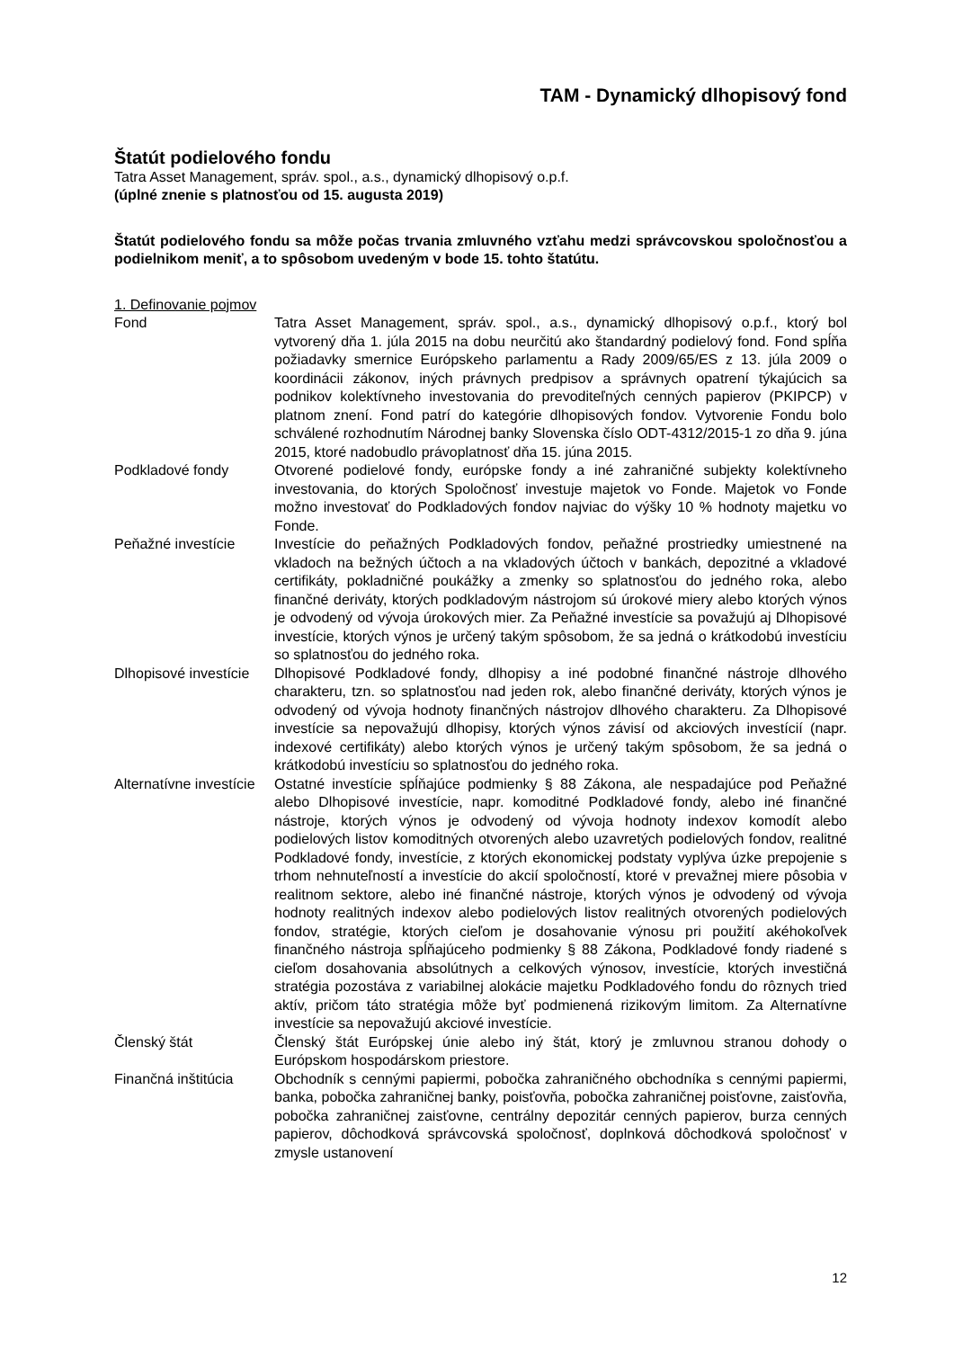TAM - Dynamický dlhopisový fond
Štatút podielového fondu
Tatra Asset Management, správ. spol., a.s., dynamický dlhopisový o.p.f.
(úplné znenie s platnosťou od 15. augusta 2019)
Štatút podielového fondu sa môže počas trvania zmluvného vzťahu medzi správcovskou spoločnosťou a podielnikom meniť, a to spôsobom uvedeným v bode 15. tohto štatútu.
1. Definovanie pojmov
Fond Tatra Asset Management, správ. spol., a.s., dynamický dlhopisový o.p.f., ktorý bol vytvorený dňa 1. júla 2015 na dobu neurčitú ako štandardný podielový fond. Fond spĺňa požiadavky smernice Európskeho parlamentu a Rady 2009/65/ES z 13. júla 2009 o koordinácii zákonov, iných právnych predpisov a správnych opatrení týkajúcich sa podnikov kolektívneho investovania do prevoditeľných cenných papierov (PKIPCP) v platnom znení. Fond patrí do kategórie dlhopisových fondov. Vytvorenie Fondu bolo schválené rozhodnutím Národnej banky Slovenska číslo ODT-4312/2015-1 zo dňa 9. júna 2015, ktoré nadobudlo právoplatnosť dňa 15. júna 2015.
Podkladové fondy Otvorené podielové fondy, európske fondy a iné zahraničné subjekty kolektívneho investovania, do ktorých Spoločnosť investuje majetok vo Fonde. Majetok vo Fonde možno investovať do Podkladových fondov najviac do výšky 10 % hodnoty majetku vo Fonde.
Peňažné investície Investície do peňažných Podkladových fondov, peňažné prostriedky umiestnené na vkladoch na bežných účtoch a na vkladových účtoch v bankách, depozitné a vkladové certifikáty, pokladničné poukážky a zmenky so splatnosťou do jedného roka, alebo finančné deriváty, ktorých podkladovým nástrojom sú úrokové miery alebo ktorých výnos je odvodený od vývoja úrokových mier. Za Peňažné investície sa považujú aj Dlhopisové investície, ktorých výnos je určený takým spôsobom, že sa jedná o krátkodobú investíciu so splatnosťou do jedného roka.
Dlhopisové investície
Dlhopisové Podkladové fondy, dlhopisy a iné podobné finančné nástroje dlhového charakteru, tzn. so splatnosťou nad jeden rok, alebo finančné deriváty, ktorých výnos je odvodený od vývoja hodnoty finančných nástrojov dlhového charakteru. Za Dlhopisové investície sa nepovažujú dlhopisy, ktorých výnos závisí od akciových investícií (napr. indexové certifikáty) alebo ktorých výnos je určený takým spôsobom, že sa jedná o krátkodobú investíciu so splatnosťou do jedného roka.
Alternatívne investície
Ostatné investície spĺňajúce podmienky § 88 Zákona, ale nespadajúce pod Peňažné alebo Dlhopisové investície, napr. komoditné Podkladové fondy, alebo iné finančné nástroje, ktorých výnos je odvodený od vývoja hodnoty indexov komodít alebo podielových listov komoditných otvorených alebo uzavretých podielových fondov, realitné Podkladové fondy, investície, z ktorých ekonomickej podstaty vyplýva úzke prepojenie s trhom nehnuteľností a investície do akcií spoločností, ktoré v prevažnej miere pôsobia v realitnom sektore, alebo iné finančné nástroje, ktorých výnos je odvodený od vývoja hodnoty realitných indexov alebo podielových listov realitných otvorených podielových fondov, stratégie, ktorých cieľom je dosahovanie výnosu pri použití akéhokoľvek finančného nástroja spĺňajúceho podmienky § 88 Zákona, Podkladové fondy riadené s cieľom dosahovania absolútnych a celkových výnosov, investície, ktorých investičná stratégia pozostáva z variabilnej alokácie majetku Podkladového fondu do rôznych tried aktív, pričom táto stratégia môže byť podmienená rizikovým limitom. Za Alternatívne investície sa nepovažujú akciové investície.
Členský štát Členský štát Európskej únie alebo iný štát, ktorý je zmluvnou stranou dohody o Európskom hospodárskom priestore.
Finančná inštitúcia
Obchodník s cennými papiermi, pobočka zahraničného obchodníka s cennými papiermi, banka, pobočka zahraničnej banky, poisťovňa, pobočka zahraničnej poisťovne, zaisťovňa, pobočka zahraničnej zaisťovne, centrálny depozitár cenných papierov, burza cenných papierov, dôchodková správcovská spoločnosť, doplnková dôchodková spoločnosť v zmysle ustanovení
12